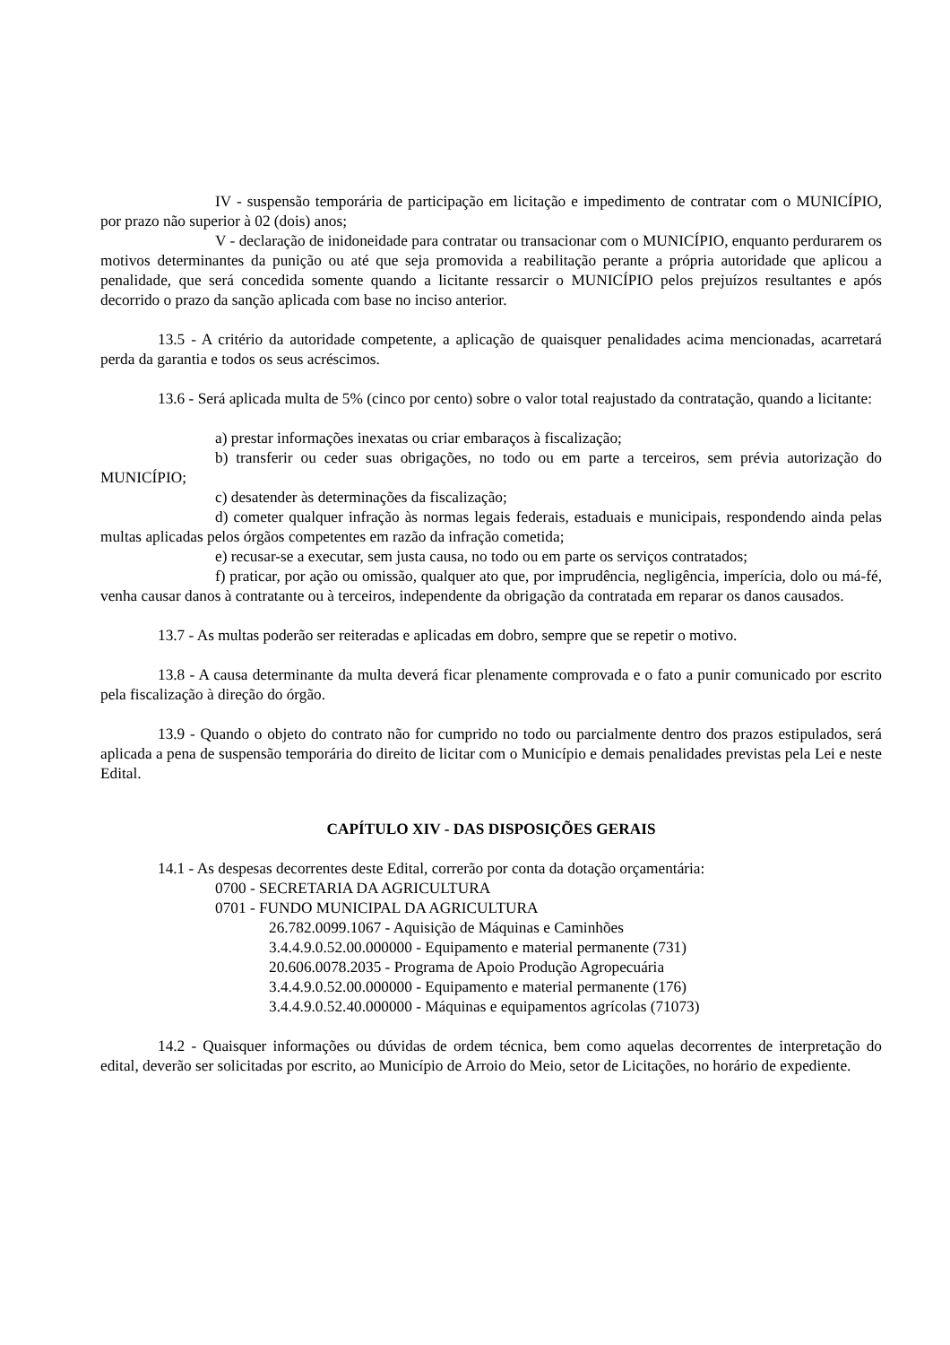IV - suspensão temporária de participação em licitação e impedimento de contratar com o MUNICÍPIO, por prazo não superior à 02 (dois) anos;
V - declaração de inidoneidade para contratar ou transacionar com o MUNICÍPIO, enquanto perdurarem os motivos determinantes da punição ou até que seja promovida a reabilitação perante a própria autoridade que aplicou a penalidade, que será concedida somente quando a licitante ressarcir o MUNICÍPIO pelos prejuízos resultantes e após decorrido o prazo da sanção aplicada com base no inciso anterior.
13.5 - A critério da autoridade competente, a aplicação de quaisquer penalidades acima mencionadas, acarretará perda da garantia e todos os seus acréscimos.
13.6 - Será aplicada multa de 5% (cinco por cento) sobre o valor total reajustado da contratação, quando a licitante:
a) prestar informações inexatas ou criar embaraços à fiscalização;
b) transferir ou ceder suas obrigações, no todo ou em parte a terceiros, sem prévia autorização do MUNICÍPIO;
c) desatender às determinações da fiscalização;
d) cometer qualquer infração às normas legais federais, estaduais e municipais, respondendo ainda pelas multas aplicadas pelos órgãos competentes em razão da infração cometida;
e) recusar-se a executar, sem justa causa, no todo ou em parte os serviços contratados;
f) praticar, por ação ou omissão, qualquer ato que, por imprudência, negligência, imperícia, dolo ou má-fé, venha causar danos à contratante ou à terceiros, independente da obrigação da contratada em reparar os danos causados.
13.7 - As multas poderão ser reiteradas e aplicadas em dobro, sempre que se repetir o motivo.
13.8 - A causa determinante da multa deverá ficar plenamente comprovada e o fato a punir comunicado por escrito pela fiscalização à direção do órgão.
13.9 - Quando o objeto do contrato não for cumprido no todo ou parcialmente dentro dos prazos estipulados, será aplicada a pena de suspensão temporária do direito de licitar com o Município e demais penalidades previstas pela Lei e neste Edital.
CAPÍTULO XIV - DAS DISPOSIÇÕES GERAIS
14.1 - As despesas decorrentes deste Edital, correrão por conta da dotação orçamentária:
0700 - SECRETARIA DA AGRICULTURA
0701 - FUNDO MUNICIPAL DA AGRICULTURA
26.782.0099.1067 - Aquisição de Máquinas e Caminhões
3.4.4.9.0.52.00.000000 - Equipamento e material permanente (731)
20.606.0078.2035 - Programa de Apoio Produção Agropecuária
3.4.4.9.0.52.00.000000 - Equipamento e material permanente (176)
3.4.4.9.0.52.40.000000 - Máquinas e equipamentos agrícolas (71073)
14.2 - Quaisquer informações ou dúvidas de ordem técnica, bem como aquelas decorrentes de interpretação do edital, deverão ser solicitadas por escrito, ao Município de Arroio do Meio, setor de Licitações, no horário de expediente.